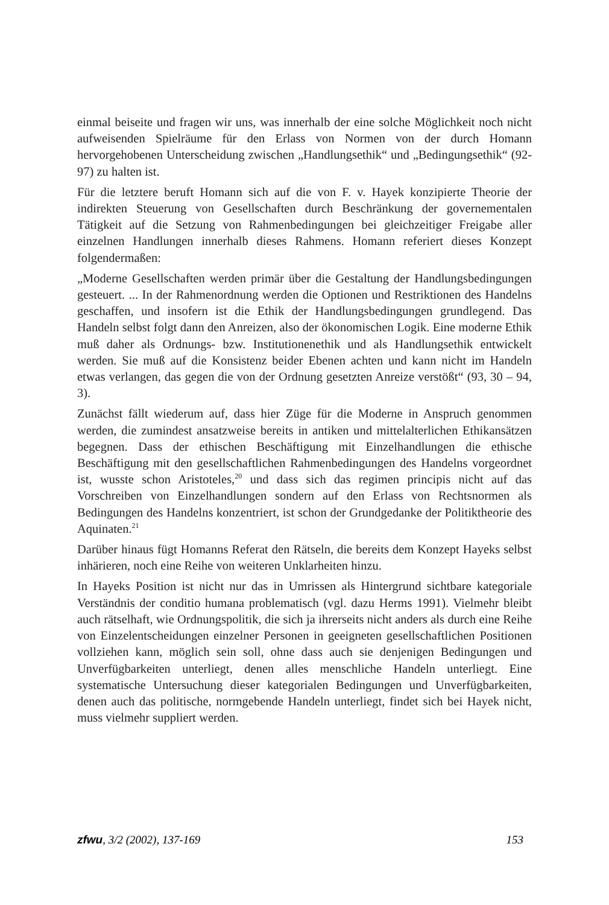einmal beiseite und fragen wir uns, was innerhalb der eine solche Möglichkeit noch nicht aufweisenden Spielräume für den Erlass von Normen von der durch Homann hervorgehobenen Unterscheidung zwischen „Handlungsethik“ und „Bedingungsethik“ (92-97) zu halten ist.
Für die letztere beruft Homann sich auf die von F. v. Hayek konzipierte Theorie der indirekten Steuerung von Gesellschaften durch Beschränkung der governementalen Tätigkeit auf die Setzung von Rahmenbedingungen bei gleichzeitiger Freigabe aller einzelnen Handlungen innerhalb dieses Rahmens. Homann referiert dieses Konzept folgendermaßen:
„Moderne Gesellschaften werden primär über die Gestaltung der Handlungsbedingungen gesteuert. ... In der Rahmenordnung werden die Optionen und Restriktionen des Handelns geschaffen, und insofern ist die Ethik der Handlungsbedingungen grundlegend. Das Handeln selbst folgt dann den Anreizen, also der ökonomischen Logik. Eine moderne Ethik muß daher als Ordnungs- bzw. Institutionenethik und als Handlungsethik entwickelt werden. Sie muß auf die Konsistenz beider Ebenen achten und kann nicht im Handeln etwas verlangen, das gegen die von der Ordnung gesetzten Anreize verstößt“ (93, 30 – 94, 3).
Zunächst fällt wiederum auf, dass hier Züge für die Moderne in Anspruch genommen werden, die zumindest ansatzweise bereits in antiken und mittelalterlichen Ethikansätzen begegnen. Dass der ethischen Beschäftigung mit Einzelhandlungen die ethische Beschäftigung mit den gesellschaftlichen Rahmenbedingungen des Handelns vorgeordnet ist, wusste schon Aristoteles,<sup>20</sup> und dass sich das regimen principis nicht auf das Vorschreiben von Einzelhandlungen sondern auf den Erlass von Rechtsnormen als Bedingungen des Handelns konzentriert, ist schon der Grundgedanke der Politiktheorie des Aquinaten.<sup>21</sup>
Darüber hinaus fügt Homanns Referat den Rätseln, die bereits dem Konzept Hayeks selbst inhärieren, noch eine Reihe von weiteren Unklarheiten hinzu.
In Hayeks Position ist nicht nur das in Umrissen als Hintergrund sichtbare kategoriale Verständnis der conditio humana problematisch (vgl. dazu Herms 1991). Vielmehr bleibt auch rätselhaft, wie Ordnungspolitik, die sich ja ihrerseits nicht anders als durch eine Reihe von Einzelentscheidungen einzelner Personen in geeigneten gesellschaftlichen Positionen vollziehen kann, möglich sein soll, ohne dass auch sie denjenigen Bedingungen und Unverfügbarkeiten unterliegt, denen alles menschliche Handeln unterliegt. Eine systematische Untersuchung dieser kategorialen Bedingungen und Unverfügbarkeiten, denen auch das politische, normgebende Handeln unterliegt, findet sich bei Hayek nicht, muss vielmehr suppliert werden.
zfwu, 3/2 (2002), 137-169 153